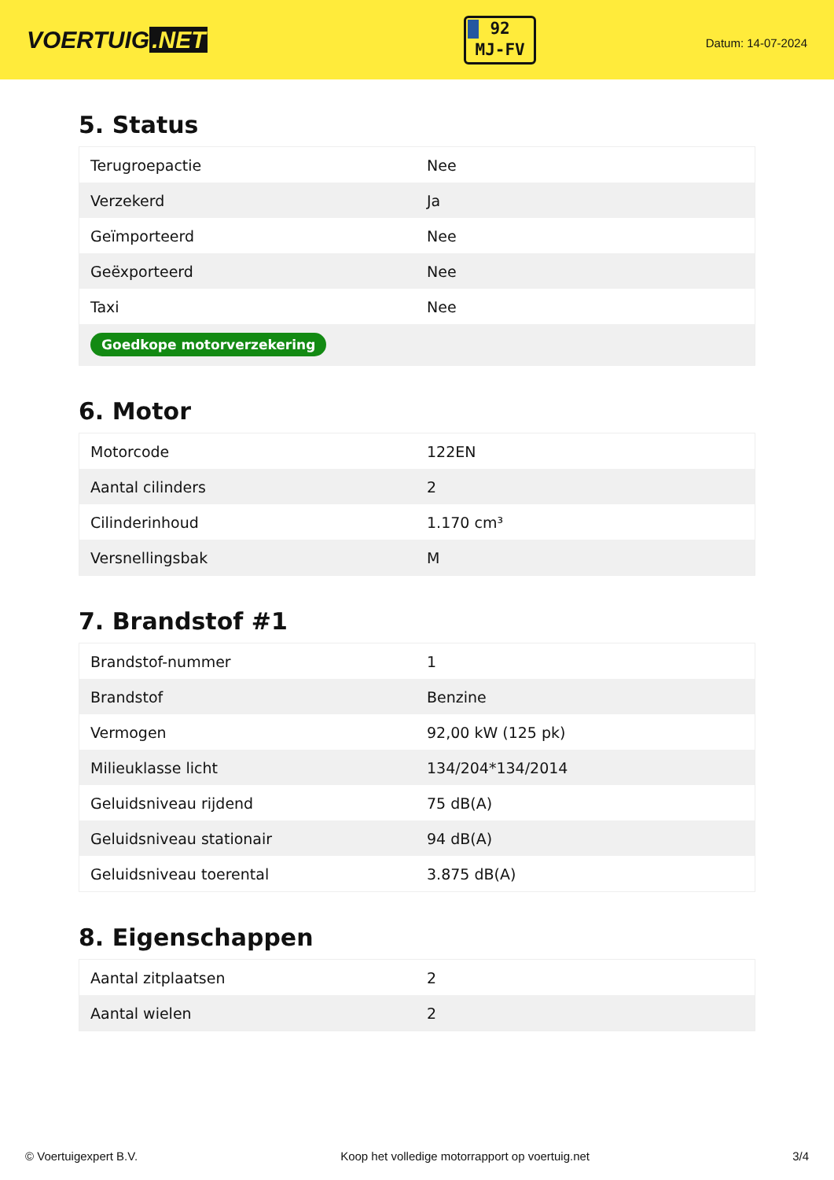VOERTUIG.NET
92
MJ-FV
Datum: 14-07-2024
5. Status
| Terugroepactie | Nee |
| Verzekerd | Ja |
| Geïmporteerd | Nee |
| Geëxporteerd | Nee |
| Taxi | Nee |
| Goedkope motorverzekering | |
6. Motor
| Motorcode | 122EN |
| Aantal cilinders | 2 |
| Cilinderinhoud | 1.170 cm³ |
| Versnellingsbak | M |
7. Brandstof #1
| Brandstof-nummer | 1 |
| Brandstof | Benzine |
| Vermogen | 92,00 kW (125 pk) |
| Milieuklasse licht | 134/204*134/2014 |
| Geluidsniveau rijdend | 75 dB(A) |
| Geluidsniveau stationair | 94 dB(A) |
| Geluidsniveau toerental | 3.875 dB(A) |
8. Eigenschappen
| Aantal zitplaatsen | 2 |
| Aantal wielen | 2 |
© Voertuigexpert B.V. Koop het volledige motorrapport op voertuig.net 3/4